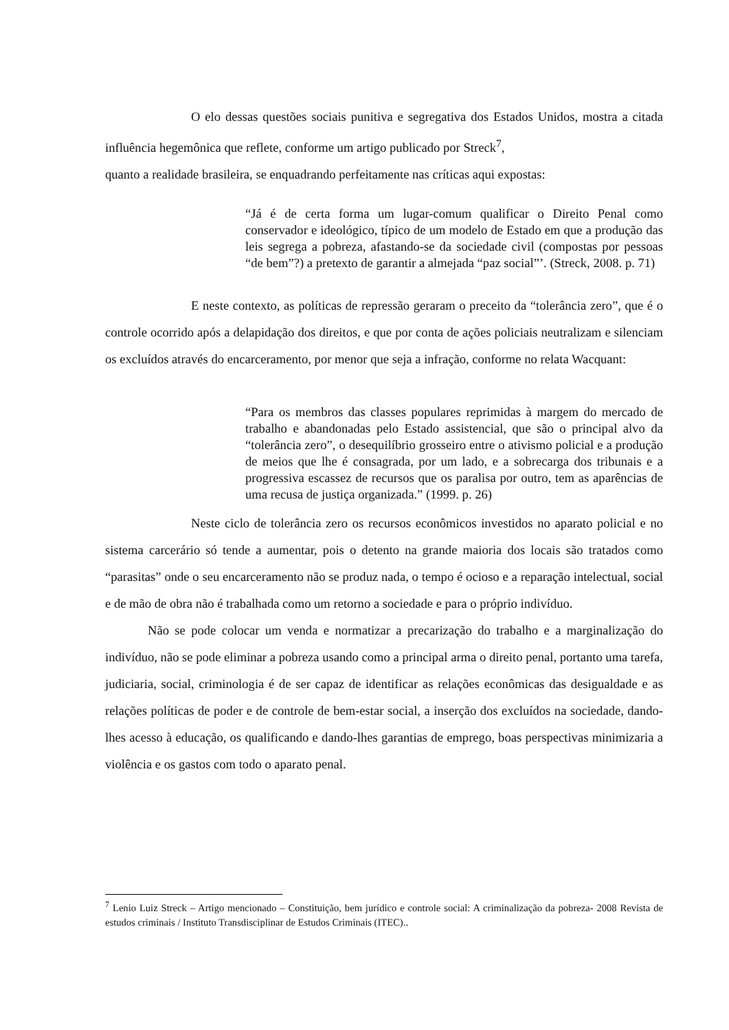O elo dessas questões sociais punitiva e segregativa dos Estados Unidos, mostra a citada influência hegemônica que reflete, conforme um artigo publicado por Streck<sup>7</sup>,
quanto a realidade brasileira, se enquadrando perfeitamente nas críticas aqui expostas:
“Já é de certa forma um lugar-comum qualificar o Direito Penal como conservador e ideológico, típico de um modelo de Estado em que a produção das leis segrega a pobreza, afastando-se da sociedade civil (compostas por pessoas “de bem”?) a pretexto de garantir a almejada “paz social”’. (Streck, 2008. p. 71)
E neste contexto, as políticas de repressão geraram o preceito da “tolerância zero”, que é o controle ocorrido após a delapidação dos direitos, e que por conta de ações policiais neutralizam e silenciam os excluídos através do encarceramento, por menor que seja a infração, conforme no relata Wacquant:
“Para os membros das classes populares reprimidas à margem do mercado de trabalho e abandonadas pelo Estado assistencial, que são o principal alvo da “tolerância zero”, o desequilíbrio grosseiro entre o ativismo policial e a produção de meios que lhe é consagrada, por um lado, e a sobrecarga dos tribunais e a progressiva escassez de recursos que os paralisa por outro, tem as aparências de uma recusa de justiça organizada.” (1999. p. 26)
Neste ciclo de tolerância zero os recursos econômicos investidos no aparato policial e no sistema carcerário só tende a aumentar, pois o detento na grande maioria dos locais são tratados como “parasitas” onde o seu encarceramento não se produz nada, o tempo é ocioso e a reparação intelectual, social e de mão de obra não é trabalhada como um retorno a sociedade e para o próprio indivíduo.
Não se pode colocar um venda e normatizar a precarização do trabalho e a marginalização do indivíduo, não se pode eliminar a pobreza usando como a principal arma o direito penal, portanto uma tarefa, judiciaria, social, criminologia é de ser capaz de identificar as relações econômicas das desigualdade e as relações políticas de poder e de controle de bem-estar social, a inserção dos excluídos na sociedade, dando-lhes acesso à educação, os qualificando e dando-lhes garantias de emprego, boas perspectivas minimizaria a violência e os gastos com todo o aparato penal.
<sup>7</sup> Lenio Luiz Streck – Artigo mencionado – Constituição, bem jurídico e controle social: A criminalização da pobreza- 2008 Revista de estudos criminais / Instituto Transdisciplinar de Estudos Criminais (ITEC)..